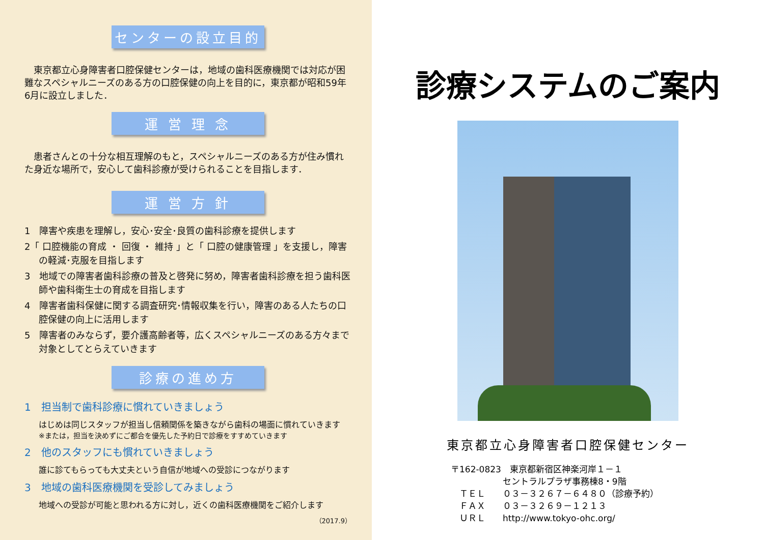センターの設立目的
　東京都立心身障害者口腔保健センターは，地域の歯科医療機関では対応が困難なスペシャルニーズのある方の口腔保健の向上を目的に，東京都が昭和59年6月に設立しました．
運 営 理 念
　患者さんとの十分な相互理解のもと，スペシャルニーズのある方が住み慣れた身近な場所で，安心して歯科診療が受けられることを目指します．
運 営 方 針
1　障害や疾患を理解し，安心･安全･良質の歯科診療を提供します
2「 口腔機能の育成 ・ 回復 ・ 維持 」と「 口腔の健康管理 」を支援し，障害の軽減･克服を目指します
3　地域での障害者歯科診療の普及と啓発に努め，障害者歯科診療を担う歯科医師や歯科衛生士の育成を目指します
4　障害者歯科保健に関する調査研究･情報収集を行い，障害のある人たちの口腔保健の向上に活用します
5　障害者のみならず，要介護高齢者等，広くスペシャルニーズのある方々まで対象としてとらえていきます
診療の進め方
1　担当制で歯科診療に慣れていきましょう
はじめは同じスタッフが担当し信頼関係を築きながら歯科の場面に慣れていきます
※または，担当を決めずにご都合を優先した予約日で診療をすすめていきます
2　他のスタッフにも慣れていきましょう
誰に診てもらっても大丈夫という自信が地域への受診につながります
3　地域の歯科医療機関を受診してみましょう
地域への受診が可能と思われる方に対し，近くの歯科医療機関をご紹介します
（2017.9）
診療システムのご案内
東京都立心身障害者口腔保健センター
〒162-0823　東京都新宿区神楽河岸１－１
　　　　　　セントラルプラザ事務棟8・9階
　ＴＥＬ　　０３－３２６７－６４８０（診療予約）
　ＦＡＸ　　０３－３２６９－１２１３
　ＵＲＬ　　http://www.tokyo-ohc.org/